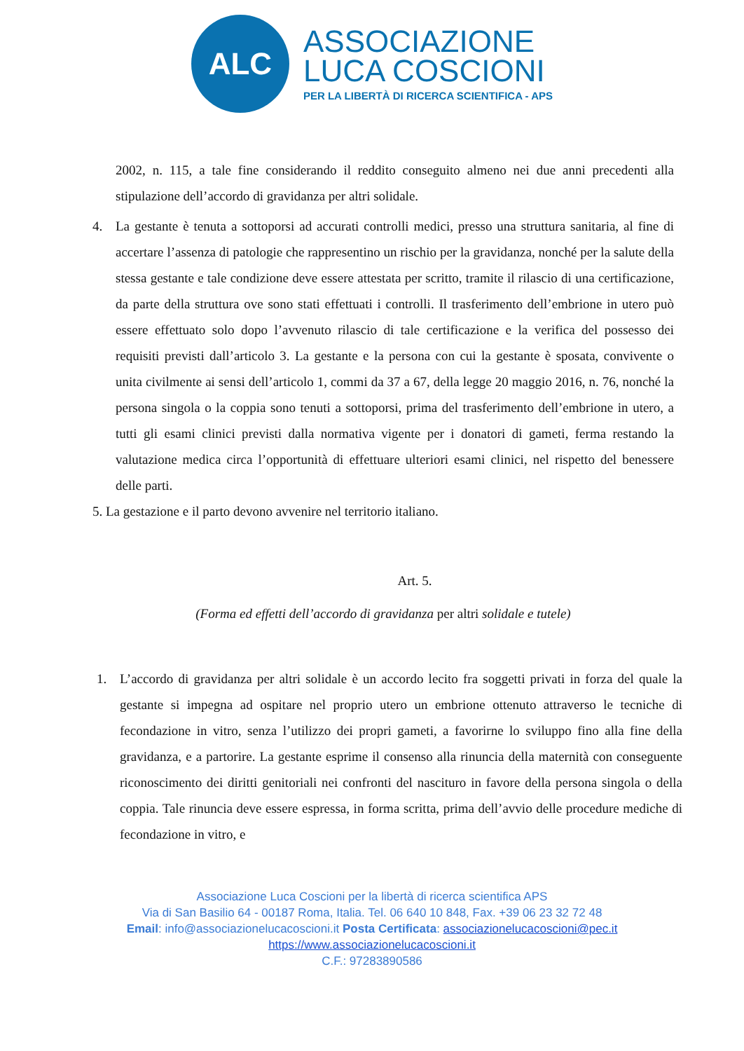ALC
ASSOCIAZIONE
LUCA COSCIONI
PER LA LIBERTÀ DI RICERCA SCIENTIFICA - APS
2002, n. 115, a tale fine considerando il reddito conseguito almeno nei due anni precedenti alla stipulazione dell’accordo di gravidanza per altri solidale.
4. La gestante è tenuta a sottoporsi ad accurati controlli medici, presso una struttura sanitaria, al fine di accertare l’assenza di patologie che rappresentino un rischio per la gravidanza, nonché per la salute della stessa gestante e tale condizione deve essere attestata per scritto, tramite il rilascio di una certificazione, da parte della struttura ove sono stati effettuati i controlli. Il trasferimento dell’embrione in utero può essere effettuato solo dopo l’avvenuto rilascio di tale certificazione e la verifica del possesso dei requisiti previsti dall’articolo 3. La gestante e la persona con cui la gestante è sposata, convivente o unita civilmente ai sensi dell’articolo 1, commi da 37 a 67, della legge 20 maggio 2016, n. 76, nonché la persona singola o la coppia sono tenuti a sottoporsi, prima del trasferimento dell’embrione in utero, a tutti gli esami clinici previsti dalla normativa vigente per i donatori di gameti, ferma restando la valutazione medica circa l’opportunità di effettuare ulteriori esami clinici, nel rispetto del benessere delle parti.
5. La gestazione e il parto devono avvenire nel territorio italiano.
Art. 5.
(Forma ed effetti dell’accordo di gravidanza per altri solidale e tutele)
1. L’accordo di gravidanza per altri solidale è un accordo lecito fra soggetti privati in forza del quale la gestante si impegna ad ospitare nel proprio utero un embrione ottenuto attraverso le tecniche di fecondazione in vitro, senza l’utilizzo dei propri gameti, a favorirne lo sviluppo fino alla fine della gravidanza, e a partorire. La gestante esprime il consenso alla rinuncia della maternità con conseguente riconoscimento dei diritti genitoriali nei confronti del nascituro in favore della persona singola o della coppia. Tale rinuncia deve essere espressa, in forma scritta, prima dell’avvio delle procedure mediche di fecondazione in vitro, e
Associazione Luca Coscioni per la libertà di ricerca scientifica APS
Via di San Basilio 64 - 00187 Roma, Italia. Tel. 06 640 10 848, Fax. +39 06 23 32 72 48
Email: info@associazionelucacoscioni.it Posta Certificata: associazionelucacoscioni@pec.it
https://www.associazionelucacoscioni.it
C.F.: 97283890586